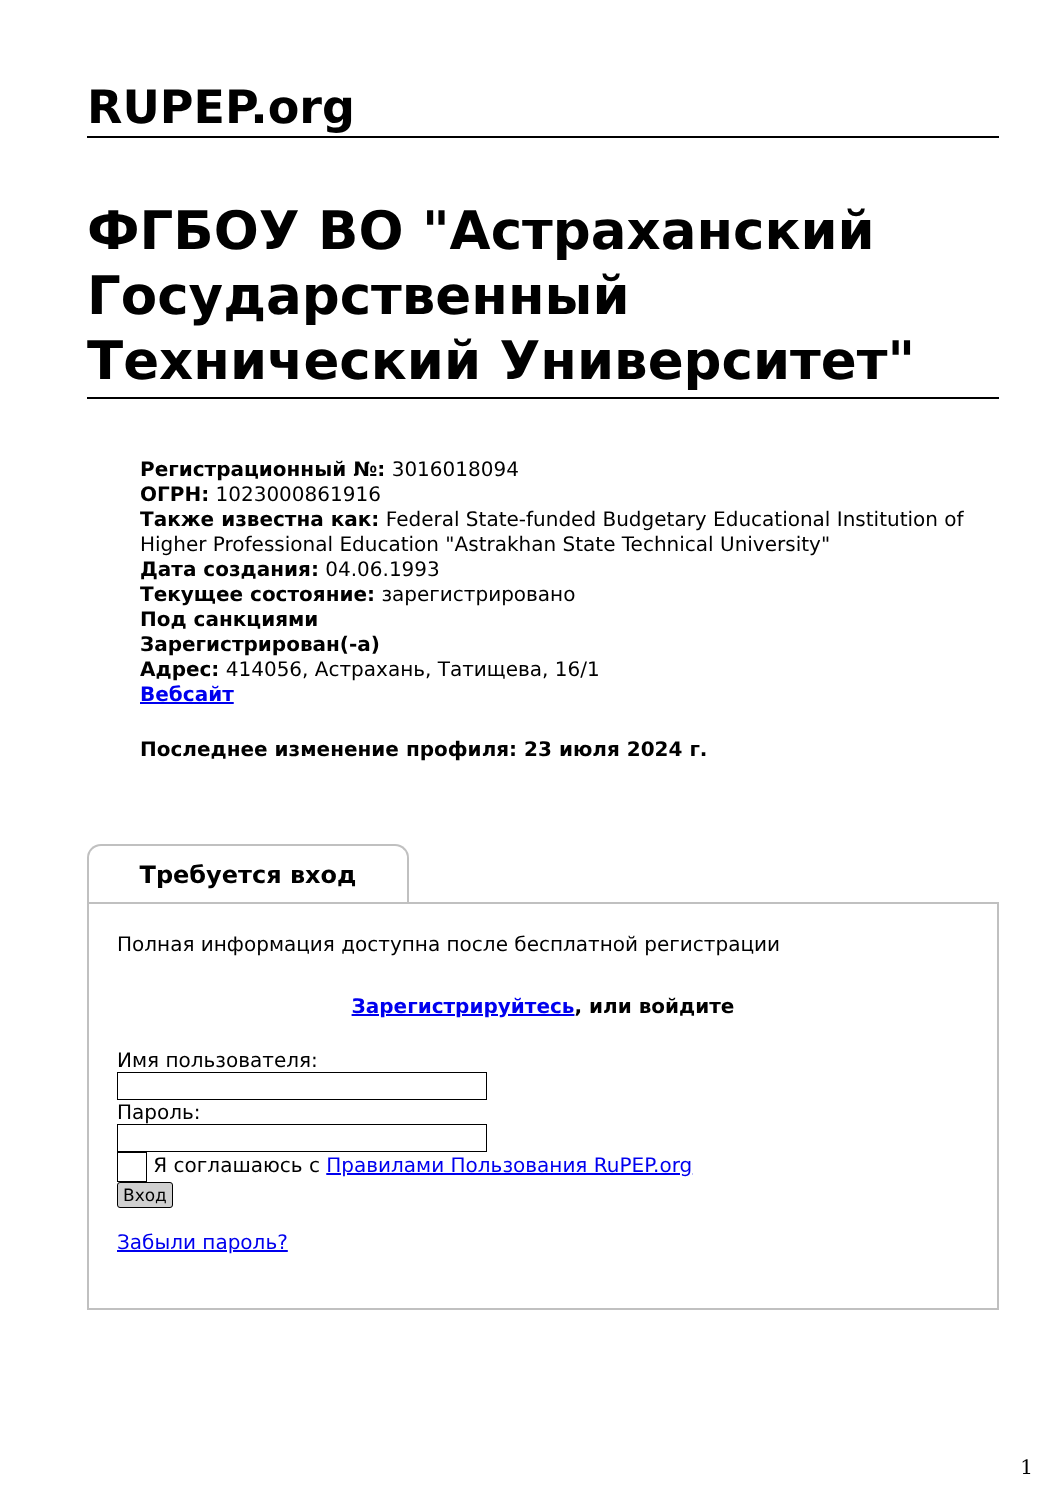RUPEP.org
ФГБОУ ВО "Астраханский Государственный Технический Университет"
Регистрационный №: 3016018094
ОГРН: 1023000861916
Также известна как: Federal State-funded Budgetary Educational Institution of Higher Professional Education "Astrakhan State Technical University"
Дата создания: 04.06.1993
Текущее состояние: зарегистрировано
Под санкциями
Зарегистрирован(-а)
Адрес: 414056, Астрахань, Татищева, 16/1
Вебсайт
Последнее изменение профиля: 23 июля 2024 г.
Требуется вход
Полная информация доступна после бесплатной регистрации
Зарегистрируйтесь, или войдите
Имя пользователя:
Пароль:
Я соглашаюсь с Правилами Пользования RuPEP.org
Вход
Забыли пароль?
1